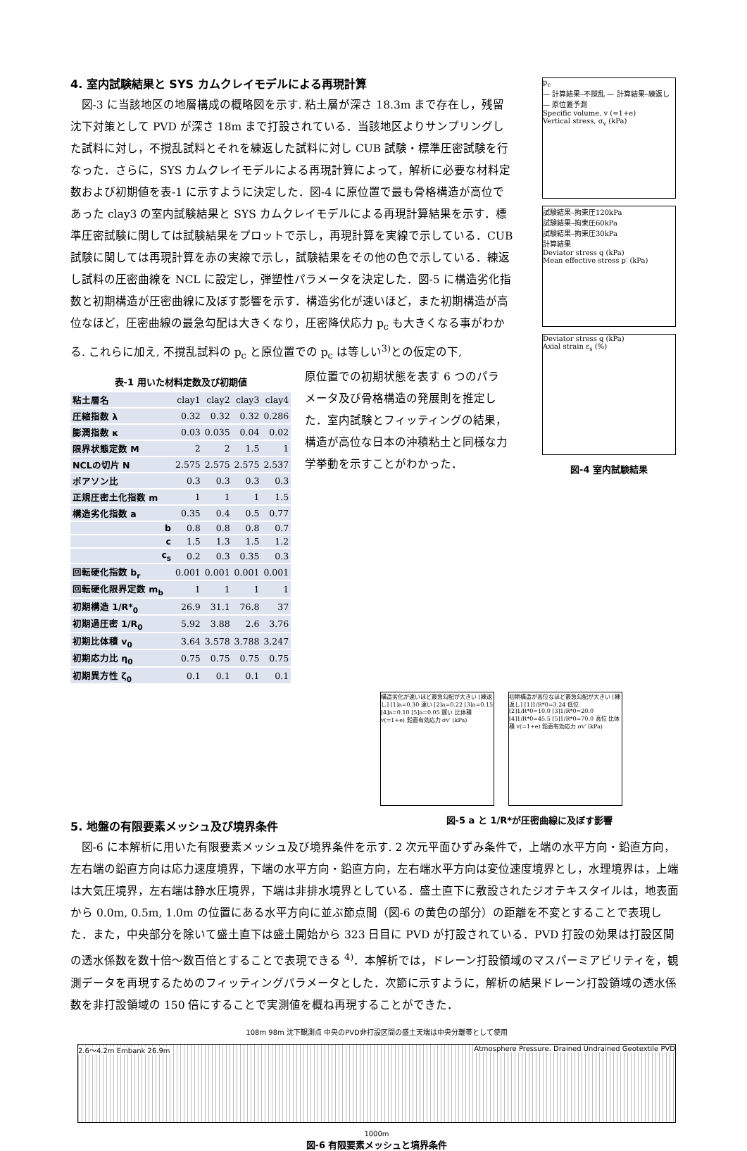4. 室内試験結果と SYS カムクレイモデルによる再現計算
図-3 に当該地区の地層構成の概略図を示す. 粘土層が深さ 18.3m まで存在し，残留沈下対策として PVD が深さ 18m まで打設されている．当該地区よりサンプリングした試料に対し，不撹乱試料とそれを練返した試料に対し CUB 試験・標準圧密試験を行なった．さらに，SYS カムクレイモデルによる再現計算によって，解析に必要な材料定数および初期値を表-1 に示すように決定した．図-4 に原位置で最も骨格構造が高位であった clay3 の室内試験結果と SYS カムクレイモデルによる再現計算結果を示す．標準圧密試験に関しては試験結果をプロットで示し，再現計算を実線で示している．CUB 試験に関しては再現計算を赤の実線で示し，試験結果をその他の色で示している．練返し試料の圧密曲線を NCL に設定し，弾塑性パラメータを決定した．図-5 に構造劣化指数と初期構造が圧密曲線に及ぼす影響を示す．構造劣化が速いほど，また初期構造が高位なほど，圧密曲線の最急勾配は大きくなり，圧密降伏応力 p<sub>c</sub> も大きくなる事がわかる. これらに加え, 不撹乱試料の p<sub>c</sub> と原位置での p<sub>c</sub> は等しい<sup>3)</sup>との仮定の下,
表-1 用いた材料定数及び初期値
| 粘土層名 | clay1 | clay2 | clay3 | clay4 |
| 圧縮指数 λ | 0.32 | 0.32 | 0.32 | 0.286 |
| 膨潤指数 κ | 0.03 | 0.035 | 0.04 | 0.02 |
| 限界状態定数 M | 2 | 2 | 1.5 | 1 |
| NCLの切片 N | 2.575 | 2.575 | 2.575 | 2.537 |
| ポアソン比 | 0.3 | 0.3 | 0.3 | 0.3 |
| 正規圧密土化指数 m | 1 | 1 | 1 | 1.5 |
| 構造劣化指数 a | 0.35 | 0.4 | 0.5 | 0.77 |
| b | 0.8 | 0.8 | 0.8 | 0.7 |
| c | 1.5 | 1.3 | 1.5 | 1.2 |
| c<sub>s</sub> | 0.2 | 0.3 | 0.35 | 0.3 |
| 回転硬化指数 b<sub>r</sub> | 0.001 | 0.001 | 0.001 | 0.001 |
| 回転硬化限界定数 m<sub>b</sub> | 1 | 1 | 1 | 1 |
| 初期構造 1/R*<sub>0</sub> | 26.9 | 31.1 | 76.8 | 37 |
| 初期過圧密 1/R<sub>0</sub> | 5.92 | 3.88 | 2.6 | 3.76 |
| 初期比体積 v<sub>0</sub> | 3.64 | 3.578 | 3.788 | 3.247 |
| 初期応力比 η<sub>0</sub> | 0.75 | 0.75 | 0.75 | 0.75 |
| 初期異方性 ζ<sub>0</sub> | 0.1 | 0.1 | 0.1 | 0.1 |
原位置での初期状態を表す 6 つのパラメータ及び骨格構造の発展則を推定した．室内試験とフィッティングの結果，構造が高位な日本の沖積粘土と同様な力学挙動を示すことがわかった．
p<sub>c</sub>
— 計算結果–不撹乱 — 計算結果–練返し — 原位置予測
Specific volume, v (=1+e)
Vertical stress, σ<sub>v</sub> (kPa)
試験結果–拘束圧120kPa
試験結果–拘束圧60kPa
試験結果–拘束圧30kPa
計算結果
Deviator stress q (kPa)
Mean effective stress p′ (kPa)
Deviator stress q (kPa)
Axial strain ε<sub>s</sub> (%)
図-4 室内試験結果
構造劣化が速いほど最急勾配が大きい [練返し] [1]a=0.30 速い [2]a=0.22 [3]a=0.15 [4]a=0.10 [5]a=0.05 遅い 比体積 v(=1+e) 鉛直有効応力 σv′ (kPa)
初期構造が高位なほど最急勾配が大きい [練返し] [1]1/R*0=3.24 低位 [2]1/R*0=10.0 [3]1/R*0=20.0 [4]1/R*0=45.5 [5]1/R*0=70.0 高位 比体積 v(=1+e) 鉛直有効応力 σv′ (kPa)
5. 地盤の有限要素メッシュ及び境界条件
図-5 a と 1/R*が圧密曲線に及ぼす影響
図-6 に本解析に用いた有限要素メッシュ及び境界条件を示す. 2 次元平面ひずみ条件で，上端の水平方向・鉛直方向，左右端の鉛直方向は応力速度境界，下端の水平方向・鉛直方向，左右端水平方向は変位速度境界とし，水理境界は，上端は大気圧境界，左右端は静水圧境界，下端は非排水境界としている．盛土直下に敷設されたジオテキスタイルは，地表面から 0.0m, 0.5m, 1.0m の位置にある水平方向に並ぶ節点間（図-6 の黄色の部分）の距離を不変とすることで表現した．また，中央部分を除いて盛土直下は盛土開始から 323 日目に PVD が打設されている．PVD 打設の効果は打設区間の透水係数を数十倍～数百倍とすることで表現できる <sup>4)</sup>．本解析では，ドレーン打設領域のマスパーミアビリティを，観測データを再現するためのフィッティングパラメータとした．次節に示すように，解析の結果ドレーン打設領域の透水係数を非打設領域の 150 倍にすることで実測値を概ね再現することができた．
108m 98m 沈下観測点 中央のPVD非打設区間の盛土天端は中央分離帯として使用
2.6～4.2m Embank 26.9m Atmosphere Pressure. Drained Undrained Geotextile PVD
1000m
図-6 有限要素メッシュと境界条件